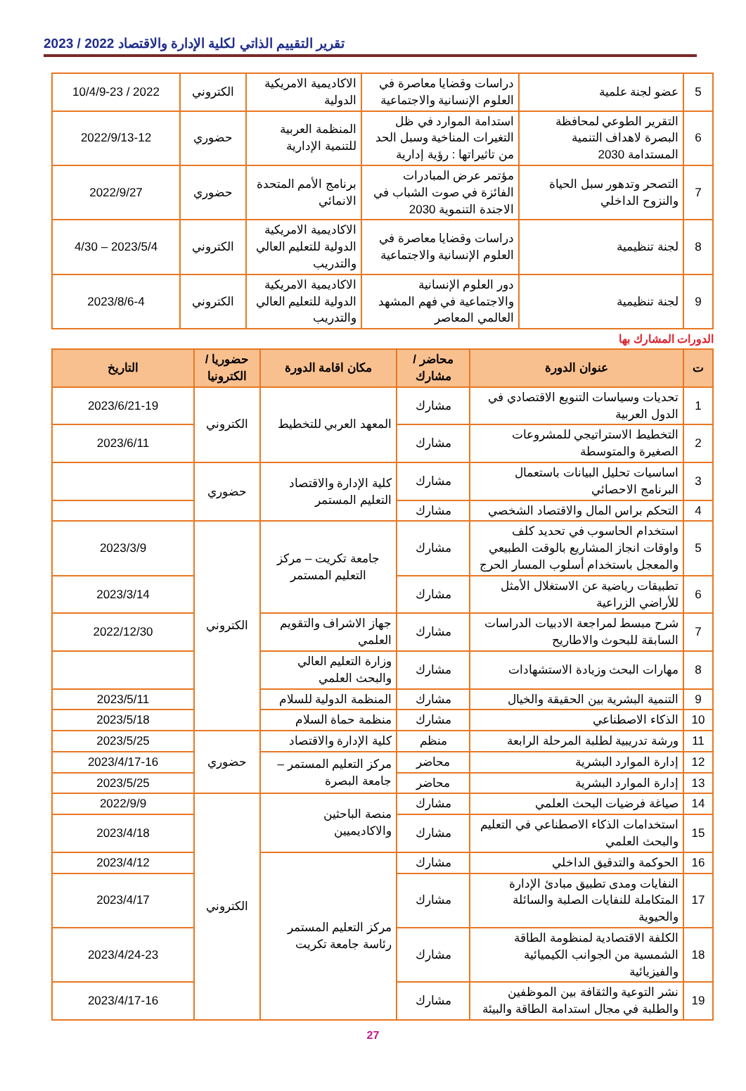تقرير التقييم الذاتي لكلية الإدارة والاقتصاد 2022 / 2023
| 5 | عضو لجنة علمية | دراسات وقضايا معاصرة في العلوم الإنسانية والاجتماعية | الاكاديمية الامريكية الدولية | الكتروني | 2022 / 10/4/9-23 |
| 6 | التقرير الطوعي لمحافظة البصرة لاهداف التنمية المستدامة 2030 | استدامة الموارد في ظل التغيرات المناخية وسبل الحد من تاثيراتها : رؤية إدارية | المنظمة العربية للتنمية الإدارية | حضوري | 2022/9/13-12 |
| 7 | التصحر وتدهور سبل الحياة والنزوح الداخلي | مؤتمر عرض المبادرات الفائزة في صوت الشباب في الاجندة التنموية 2030 | برنامج الأمم المتحدة الانمائي | حضوري | 2022/9/27 |
| 8 | لجنة تنظيمية | دراسات وقضايا معاصرة في العلوم الإنسانية والاجتماعية | الاكاديمية الامريكية الدولية للتعليم العالي والتدريب | الكتروني | 2023/5/4 – 4/30 |
| 9 | لجنة تنظيمية | دور العلوم الإنسانية والاجتماعية في فهم المشهد العالمي المعاصر | الاكاديمية الامريكية الدولية للتعليم العالي والتدريب | الكتروني | 2023/8/6-4 |
الدورات المشارك بها
| ت | عنوان الدورة | محاضر / مشارك | مكان اقامة الدورة | حضوريا / الكترونيا | التاريخ |
| --- | --- | --- | --- | --- | --- |
| 1 | تحديات وسياسات التنويع الاقتصادي في الدول العربية | مشارك | المعهد العربي للتخطيط | الكتروني | 2023/6/21-19 |
| 2 | التخطيط الاستراتيجي للمشروعات الصغيرة والمتوسطة | مشارك | | | 2023/6/11 |
| 3 | اساسيات تحليل البيانات باستعمال البرنامج الاحصائي | مشارك | كلية الإدارة والاقتصاد التعليم المستمر | حضوري | |
| 4 | التحكم براس المال والاقتصاد الشخصي | مشارك | | | |
| 5 | استخدام الحاسوب في تحديد كلف واوقات انجاز المشاريع بالوقت الطبيعي والمعجل باستخدام أسلوب المسار الحرج | مشارك | جامعة تكريت – مركز التعليم المستمر | الكتروني | 2023/3/9 |
| 6 | تطبيقات رياضية عن الاستغلال الأمثل للأراضي الزراعية | مشارك | | | 2023/3/14 |
| 7 | شرح مبسط لمراجعة الادبيات الدراسات السابقة للبحوث والاطاريح | مشارك | جهاز الاشراف والتقويم العلمي | | 2022/12/30 |
| 8 | مهارات البحث وزيادة الاستشهادات | مشارك | وزارة التعليم العالي والبحث العلمي | | |
| 9 | التنمية البشرية بين الحقيقة والخيال | مشارك | المنظمة الدولية للسلام | | 2023/5/11 |
| 10 | الذكاء الاصطناعي | مشارك | منظمة حماة السلام | | 2023/5/18 |
| 11 | ورشة تدريبية لطلبة المرحلة الرابعة | منظم | كلية الإدارة والاقتصاد | حضوري | 2023/5/25 |
| 12 | إدارة الموارد البشرية | محاضر | مركز التعليم المستمر – جامعة البصرة | | 2023/4/17-16 |
| 13 | إدارة الموارد البشرية | محاضر | | | 2023/5/25 |
| 14 | صياغة فرضيات البحث العلمي | مشارك | منصة الباحثين والاكاديميين | الكتروني | 2022/9/9 |
| 15 | استخدامات الذكاء الاصطناعي في التعليم والبحث العلمي | مشارك | | | 2023/4/18 |
| 16 | الحوكمة والتدقيق الداخلي | مشارك | مركز التعليم المستمر رئاسة جامعة تكريت | | 2023/4/12 |
| 17 | النفايات ومدى تطبيق مبادئ الإدارة المتكاملة للنفايات الصلبة والسائلة والحيوية | مشارك | | | 2023/4/17 |
| 18 | الكلفة الاقتصادية لمنظومة الطاقة الشمسية من الجوانب الكيميائية والفيزيائية | مشارك | | | 2023/4/24-23 |
| 19 | نشر التوعية والثقافة بين الموظفين والطلبة في مجال استدامة الطاقة والبيئة | مشارك | | | 2023/4/17-16 |
27